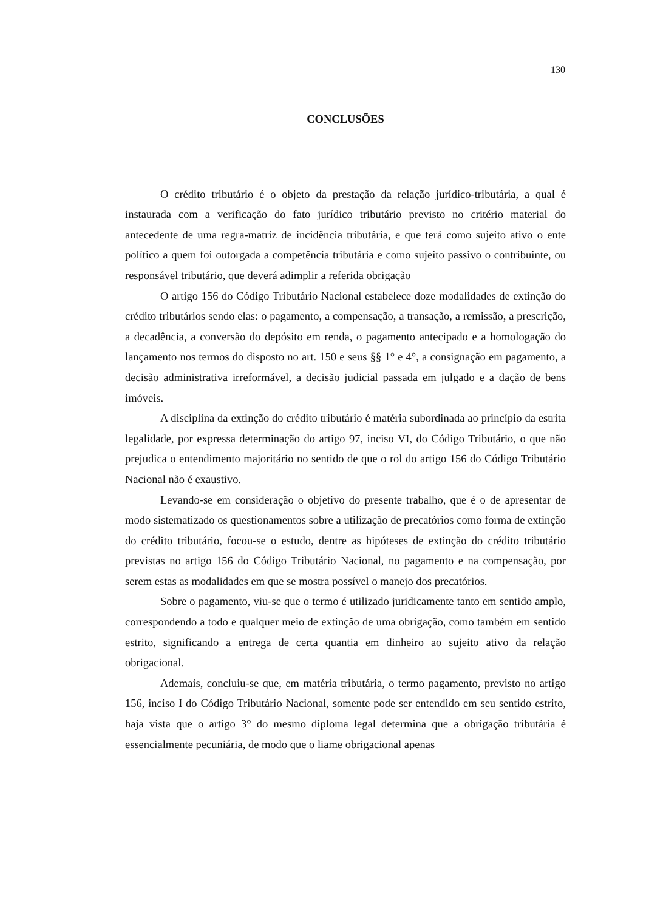130
CONCLUSÕES
O crédito tributário é o objeto da prestação da relação jurídico-tributária, a qual é instaurada com a verificação do fato jurídico tributário previsto no critério material do antecedente de uma regra-matriz de incidência tributária, e que terá como sujeito ativo o ente político a quem foi outorgada a competência tributária e como sujeito passivo o contribuinte, ou responsável tributário, que deverá adimplir a referida obrigação
O artigo 156 do Código Tributário Nacional estabelece doze modalidades de extinção do crédito tributários sendo elas: o pagamento, a compensação, a transação, a remissão, a prescrição, a decadência, a conversão do depósito em renda, o pagamento antecipado e a homologação do lançamento nos termos do disposto no art. 150 e seus §§ 1° e 4°, a consignação em pagamento, a decisão administrativa irreformável, a decisão judicial passada em julgado e a dação de bens imóveis.
A disciplina da extinção do crédito tributário é matéria subordinada ao princípio da estrita legalidade, por expressa determinação do artigo 97, inciso VI, do Código Tributário, o que não prejudica o entendimento majoritário no sentido de que o rol do artigo 156 do Código Tributário Nacional não é exaustivo.
Levando-se em consideração o objetivo do presente trabalho, que é o de apresentar de modo sistematizado os questionamentos sobre a utilização de precatórios como forma de extinção do crédito tributário, focou-se o estudo, dentre as hipóteses de extinção do crédito tributário previstas no artigo 156 do Código Tributário Nacional, no pagamento e na compensação, por serem estas as modalidades em que se mostra possível o manejo dos precatórios.
Sobre o pagamento, viu-se que o termo é utilizado juridicamente tanto em sentido amplo, correspondendo a todo e qualquer meio de extinção de uma obrigação, como também em sentido estrito, significando a entrega de certa quantia em dinheiro ao sujeito ativo da relação obrigacional.
Ademais, concluiu-se que, em matéria tributária, o termo pagamento, previsto no artigo 156, inciso I do Código Tributário Nacional, somente pode ser entendido em seu sentido estrito, haja vista que o artigo 3° do mesmo diploma legal determina que a obrigação tributária é essencialmente pecuniária, de modo que o liame obrigacional apenas